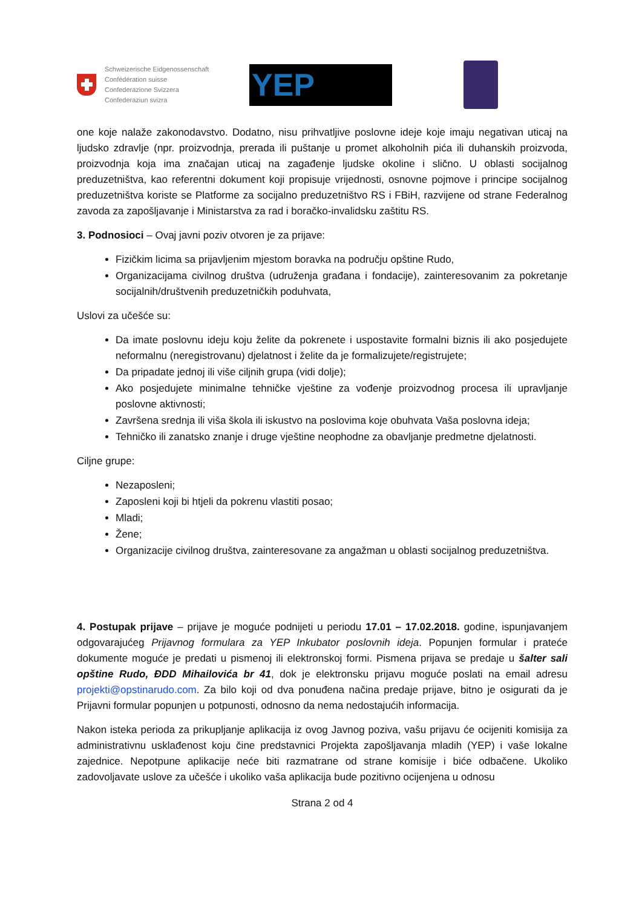Schweizerische Eidgenossenschaft
Confédération suisse
Confederazione Svizzera
Confederaziun svizra
YEP
one koje nalaže zakonodavstvo. Dodatno, nisu prihvatljive poslovne ideje koje imaju negativan uticaj na ljudsko zdravlje (npr. proizvodnja, prerada ili puštanje u promet alkoholnih pića ili duhanskih proizvoda, proizvodnja koja ima značajan uticaj na zagađenje ljudske okoline i slično. U oblasti socijalnog preduzetništva, kao referentni dokument koji propisuje vrijednosti, osnovne pojmove i principe socijalnog preduzetništva koriste se Platforme za socijalno preduzetništvo RS i FBiH, razvijene od strane Federalnog zavoda za zapošljavanje i Ministarstva za rad i boračko-invalidsku zaštitu RS.
3. Podnosioci – Ovaj javni poziv otvoren je za prijave:
Fizičkim licima sa prijavljenim mjestom boravka na području opštine Rudo,
Organizacijama civilnog društva (udruženja građana i fondacije), zainteresovanim za pokretanje socijalnih/društvenih preduzetničkih poduhvata,
Uslovi za učešće su:
Da imate poslovnu ideju koju želite da pokrenete i uspostavite formalni biznis ili ako posjedujete neformalnu (neregistrovanu) djelatnost i želite da je formalizujete/registrujete;
Da pripadate jednoj ili više ciljnih grupa (vidi dolje);
Ako posjedujete minimalne tehničke vještine za vođenje proizvodnog procesa ili upravljanje poslovne aktivnosti;
Završena srednja ili viša škola ili iskustvo na poslovima koje obuhvata Vaša poslovna ideja;
Tehničko ili zanatsko znanje i druge vještine neophodne za obavljanje predmetne djelatnosti.
Ciljne grupe:
Nezaposleni;
Zaposleni koji bi htjeli da pokrenu vlastiti posao;
Mladi;
Žene;
Organizacije civilnog društva, zainteresovane za angažman u oblasti socijalnog preduzetništva.
4. Postupak prijave – prijave je moguće podnijeti u periodu 17.01 – 17.02.2018. godine, ispunjavanjem odgovarajućeg Prijavnog formulara za YEP Inkubator poslovnih ideja. Popunjen formular i prateće dokumente moguće je predati u pismenoj ili elektronskoj formi. Pismena prijava se predaje u šalter sali opštine Rudo, ĐDD Mihailovića br 41, dok je elektronsku prijavu moguće poslati na email adresu projekti@opstinarudo.com. Za bilo koji od dva ponuđena načina predaje prijave, bitno je osigurati da je Prijavni formular popunjen u potpunosti, odnosno da nema nedostajućih informacija.
Nakon isteka perioda za prikupljanje aplikacija iz ovog Javnog poziva, vašu prijavu će ocijeniti komisija za administrativnu usklađenost koju čine predstavnici Projekta zapošljavanja mladih (YEP) i vaše lokalne zajednice. Nepotpune aplikacije neće biti razmatrane od strane komisije i biće odbačene. Ukoliko zadovoljavate uslove za učešće i ukoliko vaša aplikacija bude pozitivno ocijenjena u odnosu
Strana 2 od 4